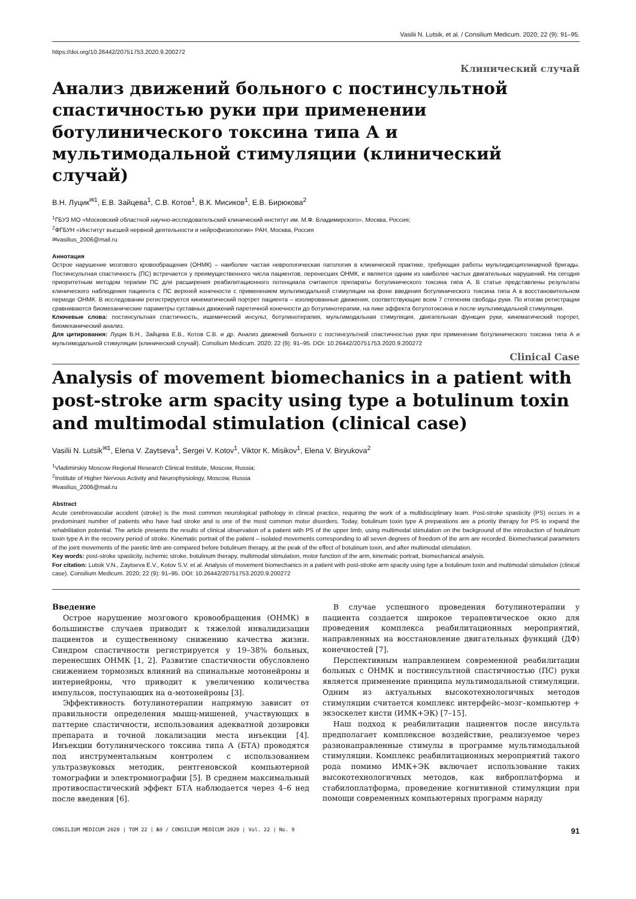Vasilii N. Lutsik, et al. / Consilium Medicum. 2020; 22 (9): 91–95.
https://doi.org/10.26442/20751753.2020.9.200272
Клинический случай
Анализ движений больного с постинсультной спастичностью руки при применении ботулинического токсина типа А и мультимодальной стимуляции (клинический случай)
В.Н. Луцик<sup>✉1</sup>, Е.В. Зайцева<sup>1</sup>, С.В. Котов<sup>1</sup>, В.К. Мисиков<sup>1</sup>, Е.В. Бирюкова<sup>2</sup>
<sup>1</sup> ГБУЗ МО «Московский областной научно-исследовательский клинический институт им. М.Ф. Владимирского», Москва, Россия;
<sup>2</sup> ФГБУН «Институт высшей нервной деятельности и нейрофизиологии» РАН, Москва, Россия
✉vasilius_2006@mail.ru
Аннотация
Острое нарушение мозгового кровообращения (ОНМК) – наиболее частая неврологическая патология в клинической практике, требующая работы мультидисциплинарной бригады. Постинсультная спастичность (ПС) встречается у преимущественного числа пациентов, перенесших ОНМК, и является одним из наиболее частых двигательных нарушений. На сегодня приоритетным методом терапии ПС для расширения реабилитационного потенциала считаются препараты ботулинического токсина типа А. В статье представлены результаты клинического наблюдения пациента с ПС верхней конечности с применением мультимодальной стимуляции на фоне введения ботулинического токсина типа А в восстановительном периоде ОНМК. В исследовании регистрируется кинематический портрет пациента – изолированные движения, соответствующие всем 7 степеням свободы руки. По итогам регистрации сравниваются биомеханические параметры суставных движений паретичной конечности до ботулинотерапии, на пике эффекта ботулотоксина и после мультимодальной стимуляции.
Ключевые слова: постинсультная спастичность, ишемический инсульт, ботулинотерапия, мультимодальная стимуляция, двигательная функция руки, кинематический портрет, биомеханический анализ.
Для цитирования: Луцик В.Н., Зайцева Е.В., Котов С.В. и др. Анализ движений больного с постинсультной спастичностью руки при применении ботулинического токсина типа А и мультимодальной стимуляции (клинический случай). Consilium Medicum. 2020; 22 (9): 91–95. DOI: 10.26442/20751753.2020.9.200272
Clinical Case
Analysis of movement biomechanics in a patient with post-stroke arm spacity using type a botulinum toxin and multimodal stimulation (clinical case)
Vasilii N. Lutsik<sup>✉1</sup>, Elena V. Zaytseva<sup>1</sup>, Sergei V. Kotov<sup>1</sup>, Viktor K. Misikov<sup>1</sup>, Elena V. Biryukova<sup>2</sup>
<sup>1</sup> Vladimirskiy Moscow Regional Research Clinical Institute, Moscow, Russia;
<sup>2</sup> Institute of Higher Nervous Activity and Neurophysiology, Moscow, Russia
✉vasilius_2006@mail.ru
Abstract
Acute cerebrovascular accident (stroke) is the most common neurological pathology in clinical practice, requiring the work of a multidisciplinary team. Post-stroke spasticity (PS) occurs in a predominant number of patients who have had stroke and is one of the most common motor disorders. Today, botulinum toxin type A preparations are a priority therapy for PS to expand the rehabilitation potential. The article presents the results of clinical observation of a patient with PS of the upper limb, using multimodal stimulation on the background of the introduction of botulinum toxin type A in the recovery period of stroke. Kinematic portrait of the patient – isolated movements corresponding to all seven degrees of freedom of the arm are recorded. Biomechanical parameters of the joint movements of the paretic limb are compared before botulinum therapy, at the peak of the effect of botulinum toxin, and after multimodal stimulation.
Key words: post-stroke spasticity, ischemic stroke, botulinum therapy, multimodal stimulation, motor function of the arm, kinematic portrait, biomechanical analysis.
For citation: Lutsik V.N., Zaytseva E.V., Kotov S.V. et al. Analysis of movement biomechanics in a patient with post-stroke arm spacity using type a botulinum toxin and multimodal stimulation (clinical case). Consilium Medicum. 2020; 22 (9): 91–95. DOI: 10.26442/20751753.2020.9.200272
Введение
Острое нарушение мозгового кровообращения (ОНМК) в большинстве случаев приводит к тяжелой инвалидизации пациентов и существенному снижению качества жизни. Синдром спастичности регистрируется у 19–38% больных, перенесших ОНМК [1, 2]. Развитие спастичности обусловлено снижением тормозных влияний на спинальные мотонейроны и интернейроны, что приводит к увеличению количества импульсов, поступающих на α-мотонейроны [3].
Эффективность ботулинотерапии напрямую зависит от правильности определения мышц-мишеней, участвующих в паттерне спастичности, использования адекватной дозировки препарата и точной локализации места инъекции [4]. Инъекции ботулинического токсина типа А (БТА) проводятся под инструментальным контролем с использованием ультразвуковых методик, рентгеновской компьютерной томографии и электромиографии [5]. В среднем максимальный противоспастический эффект БТА наблюдается через 4–6 нед после введения [6].
В случае успешного проведения ботулинотерапии у пациента создается широкое терапевтическое окно для проведения комплекса реабилитационных мероприятий, направленных на восстановление двигательных функций (ДФ) конечностей [7].
Перспективным направлением современной реабилитации больных с ОНМК и постинсультной спастичностью (ПС) руки является применение принципа мультимодальной стимуляции. Одним из актуальных высокотехнологичных методов стимуляции считается комплекс интерфейс–мозг–компьютер + экзоскелет кисти (ИМК+ЭК) [7–15].
Наш подход к реабилитации пациентов после инсульта предполагает комплексное воздействие, реализуемое через разнонаправленные стимулы в программе мультимодальной стимуляции. Комплекс реабилитационных мероприятий такого рода помимо ИМК+ЭК включает использование таких высокотехнологичных методов, как виброплатформа и стабилоплатформа, проведение когнитивной стимуляции при помощи современных компьютерных программ наряду
CONSILIUM MEDICUM 2020 | ТОМ 22 | №9 / CONSILIUM MEDICUM 2020 | Vol. 22 | No. 9 91